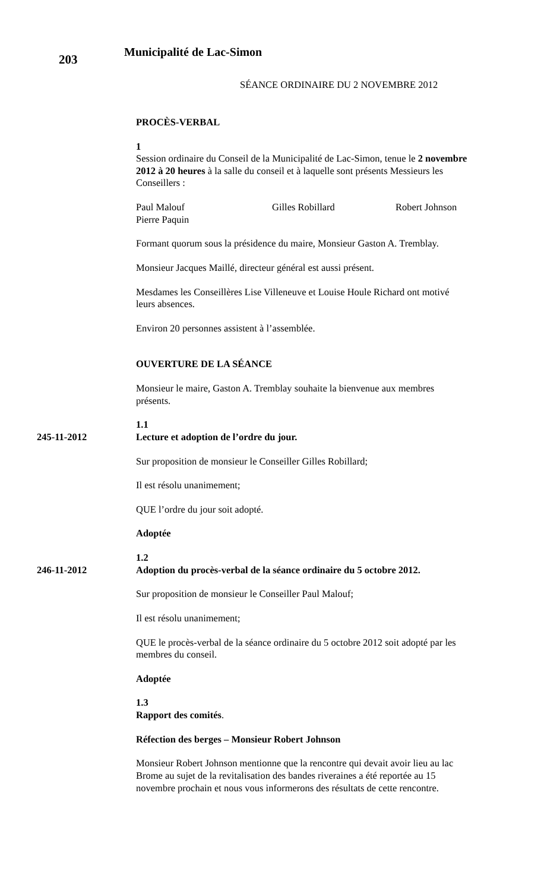203
Municipalité de Lac-Simon
SÉANCE ORDINAIRE DU 2 NOVEMBRE 2012
PROCÈS-VERBAL
1
Session ordinaire du Conseil de la Municipalité de Lac-Simon, tenue le 2 novembre 2012 à 20 heures à la salle du conseil et à laquelle sont présents Messieurs les Conseillers :
Paul Malouf Gilles Robillard Robert Johnson
Pierre Paquin
Formant quorum sous la présidence du maire, Monsieur Gaston A. Tremblay.
Monsieur Jacques Maillé, directeur général est aussi présent.
Mesdames les Conseillères Lise Villeneuve et Louise Houle Richard ont motivé leurs absences.
Environ 20 personnes assistent à l’assemblée.
OUVERTURE DE LA SÉANCE
Monsieur le maire, Gaston A. Tremblay souhaite la bienvenue aux membres présents.
1.1
245-11-2012 Lecture et adoption de l’ordre du jour.
Sur proposition de monsieur le Conseiller Gilles Robillard;
Il est résolu unanimement;
QUE l’ordre du jour soit adopté.
Adoptée
1.2
246-11-2012 Adoption du procès-verbal de la séance ordinaire du 5 octobre 2012.
Sur proposition de monsieur le Conseiller Paul Malouf;
Il est résolu unanimement;
QUE le procès-verbal de la séance ordinaire du 5 octobre 2012 soit adopté par les membres du conseil.
Adoptée
1.3
Rapport des comités.
Réfection des berges – Monsieur Robert Johnson
Monsieur Robert Johnson mentionne que la rencontre qui devait avoir lieu au lac Brome au sujet de la revitalisation des bandes riveraines a été reportée au 15 novembre prochain et nous vous informerons des résultats de cette rencontre.